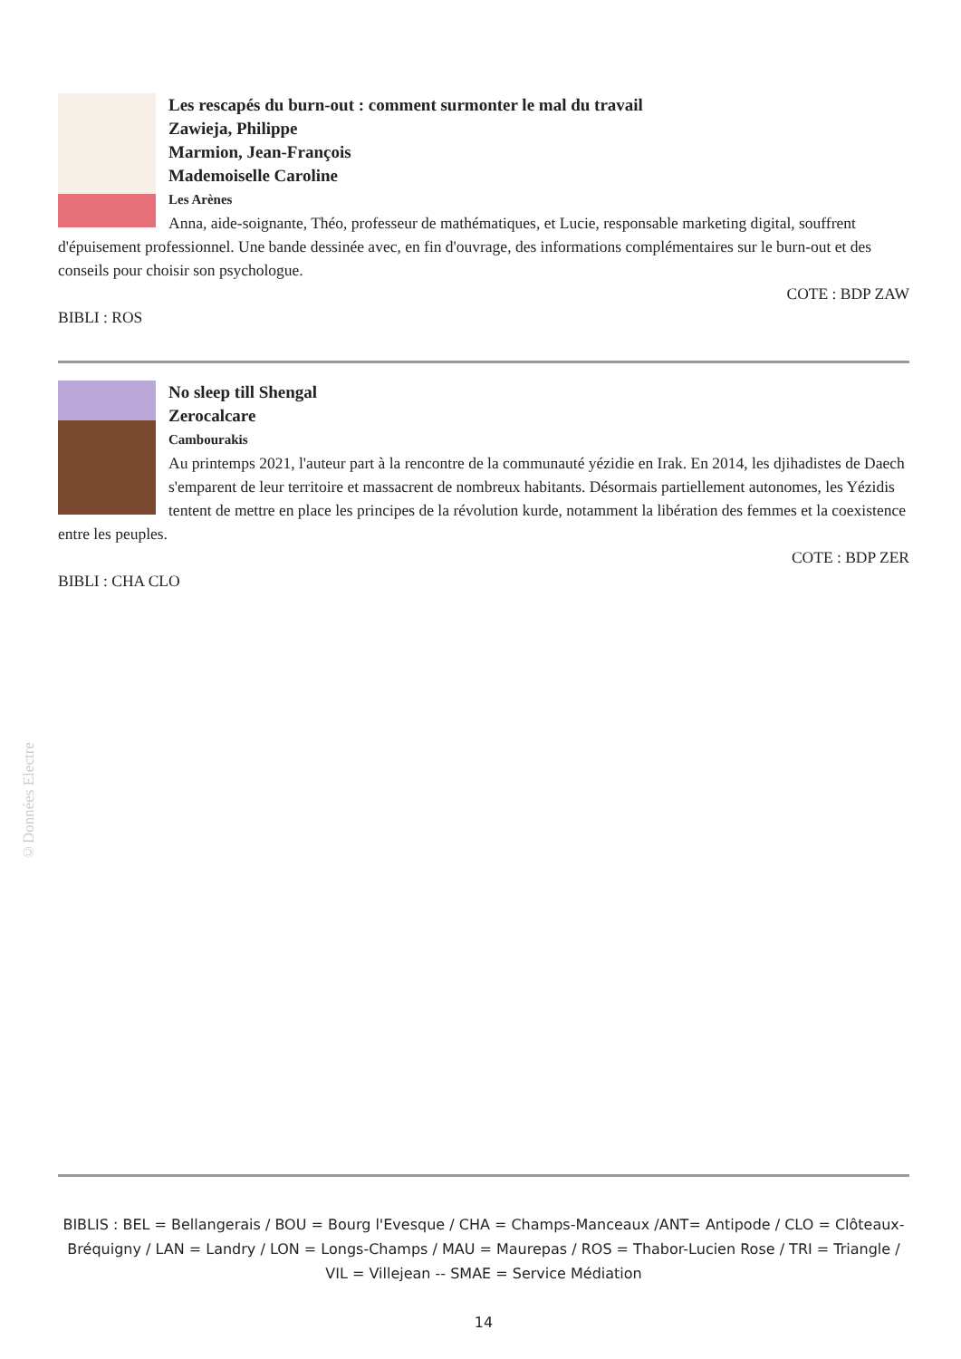Les rescapés du burn-out : comment surmonter le mal du travail
Zawieja, Philippe
Marmion, Jean-François
Mademoiselle Caroline
Les Arènes
Anna, aide-soignante, Théo, professeur de mathématiques, et Lucie, responsable marketing digital, souffrent d'épuisement professionnel. Une bande dessinée avec, en fin d'ouvrage, des informations complémentaires sur le burn-out et des conseils pour choisir son psychologue.
COTE : BDP ZAW
BIBLI : ROS
No sleep till Shengal
Zerocalcare
Cambourakis
Au printemps 2021, l'auteur part à la rencontre de la communauté yézidie en Irak. En 2014, les djihadistes de Daech s'emparent de leur territoire et massacrent de nombreux habitants. Désormais partiellement autonomes, les Yézidis tentent de mettre en place les principes de la révolution kurde, notamment la libération des femmes et la coexistence entre les peuples.
COTE : BDP ZER
BIBLI : CHA CLO
©Données Electre
BIBLIS : BEL = Bellangerais / BOU = Bourg l'Evesque / CHA = Champs-Manceaux /ANT= Antipode / CLO = Clôteaux-Bréquigny / LAN = Landry / LON = Longs-Champs / MAU = Maurepas / ROS = Thabor-Lucien Rose / TRI = Triangle / VIL = Villejean -- SMAE = Service Médiation
14